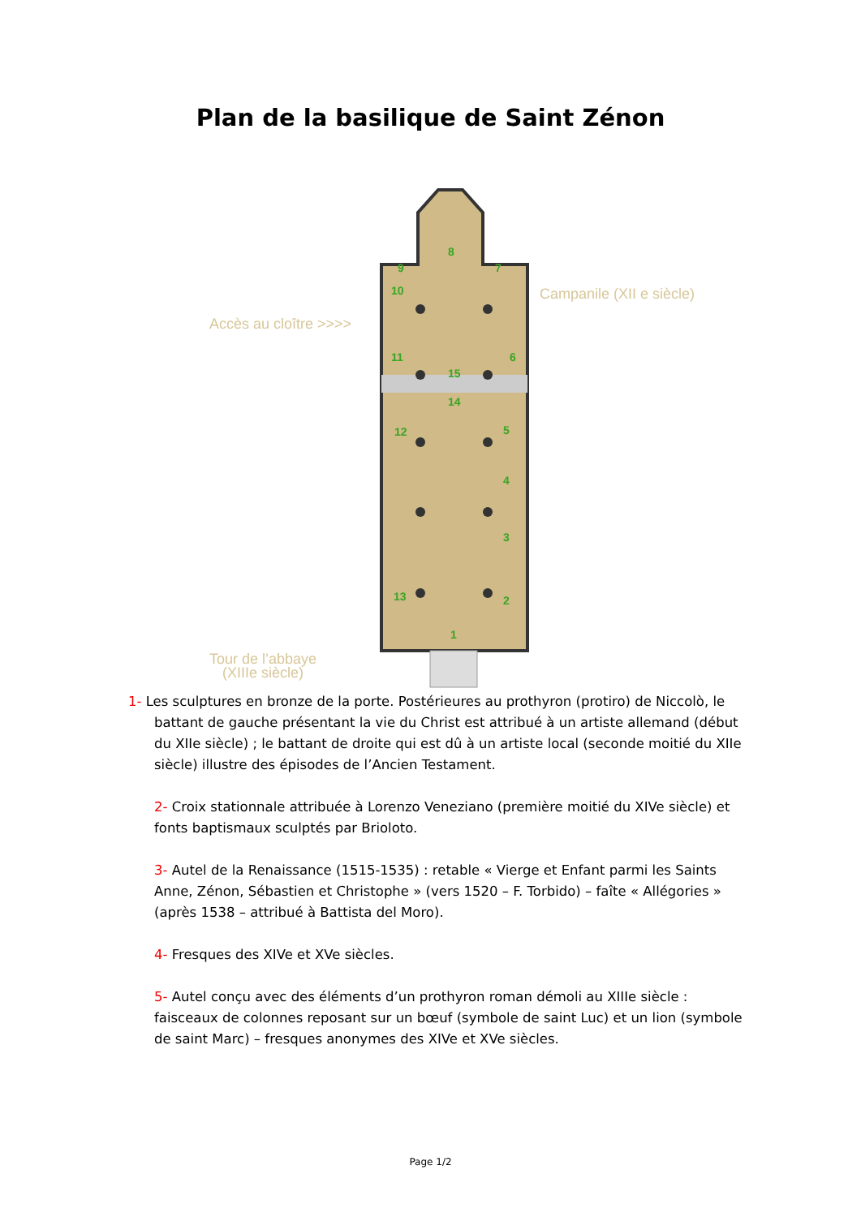Plan de la basilique de Saint Zénon
8
9 7
10 Campanile (XII e siècle)
Accès au cloître >>>>
11 6
15
14
12 5
4
3
13 2
1
Tour de l’abbaye
(XIIIe siècle)
1- Les sculptures en bronze de la porte. Postérieures au prothyron (protiro) de Niccolò, le battant de gauche présentant la vie du Christ est attribué à un artiste allemand (début du XIIe siècle) ; le battant de droite qui est dû à un artiste local (seconde moitié du XIIe siècle) illustre des épisodes de l’Ancien Testament.
2- Croix stationnale attribuée à Lorenzo Veneziano (première moitié du XIVe siècle) et fonts baptismaux sculptés par Brioloto.
3- Autel de la Renaissance (1515-1535) : retable « Vierge et Enfant parmi les Saints Anne, Zénon, Sébastien et Christophe » (vers 1520 – F. Torbido) – faîte « Allégories » (après 1538 – attribué à Battista del Moro).
4- Fresques des XIVe et XVe siècles.
5- Autel conçu avec des éléments d’un prothyron roman démoli au XIIIe siècle : faisceaux de colonnes reposant sur un bœuf (symbole de saint Luc) et un lion (symbole de saint Marc) – fresques anonymes des XIVe et XVe siècles.
Page 1/2